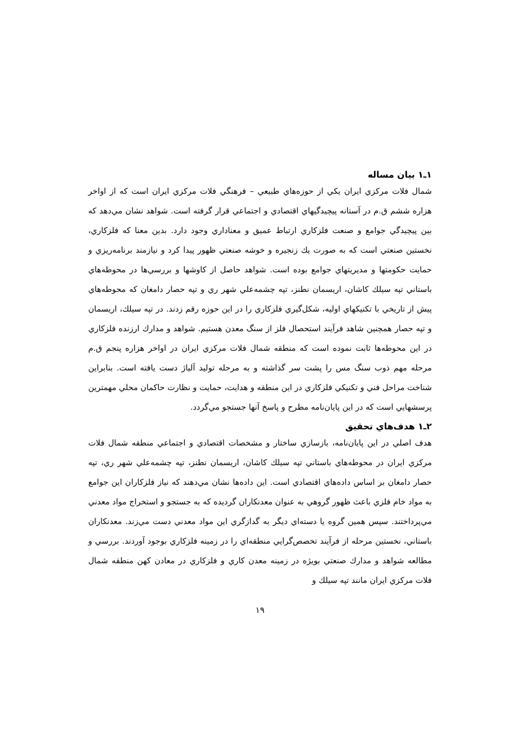۱ـ۱ بيان مساله
شمال فلات مركزي ايران يكي از حوزه‌هاي طبيعي – فرهنگي فلات مركزي ايران است كه از اواخر هزاره ششم ق.م در آستانه پيچيدگيهاي اقتصادي و اجتماعي قرار گرفته است. شواهد نشان مي‌دهد كه بين پيچيدگي جوامع و صنعت فلزكاري ارتباط عميق و معناداري وجود دارد. بدين معنا كه فلزكاري، نخستين صنعتي است كه به صورت يك زنجيره و خوشه صنعتي ظهور پيدا كرد و نيازمند برنامه‌ريزي و حمايت حكومتها و مديريتهاي جوامع بوده است. شواهد حاصل از كاوشها و بررسي‌ها در محوطه‌هاي باستاني تپه سيلك كاشان، اريسمان نطنز، تپه چشمه‌علي شهر ري و تپه حصار دامغان كه محوطه‌هاي پيش از تاريخي با تكنيكهاي اوليه، شكل‌گيري فلزكاري را در اين حوزه رقم زدند. در تپه سيلك، اريسمان و تپه حصار همچنين شاهد فرآيند استحصال فلز از سنگ معدن هستيم. شواهد و مدارك ارزنده فلزكاري در اين محوطه‌ها ثابت نموده است كه منطقه شمال فلات مركزي ايران در اواخر هزاره پنجم ق.م مرحله مهم ذوب سنگ مس را پشت سر گذاشته و به مرحله توليد آلياژ دست يافته است. بنابراين شناخت مراحل فني و تكنيكي فلزكاري در اين منطقه و هدايت، حمايت و نظارت حاكمان محلي مهمترين پرسشهايي است كه در اين پايان‌نامه مطرح و پاسخ آنها جستجو مي‌گردد.
۲ـ۱ هدف‌هاي تحقيق
هدف اصلي در اين پايان‌نامه، بازسازي ساختار و مشخصات اقتصادي و اجتماعي منطقه شمال فلات مركزي ايران در محوطه‌هاي باستاني تپه سيلك كاشان، اريسمان نطنز، تپه چشمه‌علي شهر ري، تپه حصار دامغان بر اساس داده‌هاي اقتصادي است. اين داده‌ها نشان مي‌دهند كه نياز فلزكاران اين جوامع به مواد خام فلزي باعث ظهور گروهي به عنوان معدنكاران گرديده كه به جستجو و استخراج مواد معدني مي‌پرداختند. سپس همين گروه يا دسته‌اي ديگر به گدازگري اين مواد معدني دست مي‌زند. معدنكاران باستاني، نخستين مرحله از فرآيند تخصص‌گرايي منطقه‌اي را در زمينه فلزكاري بوجود آوردند. بررسي و مطالعه شواهد و مدارك صنعتي بويژه در زمينه معدن كاري و فلزكاري در معادن كهن منطقه شمال فلات مركزي ايران مانند تپه سيلك و
۱۹